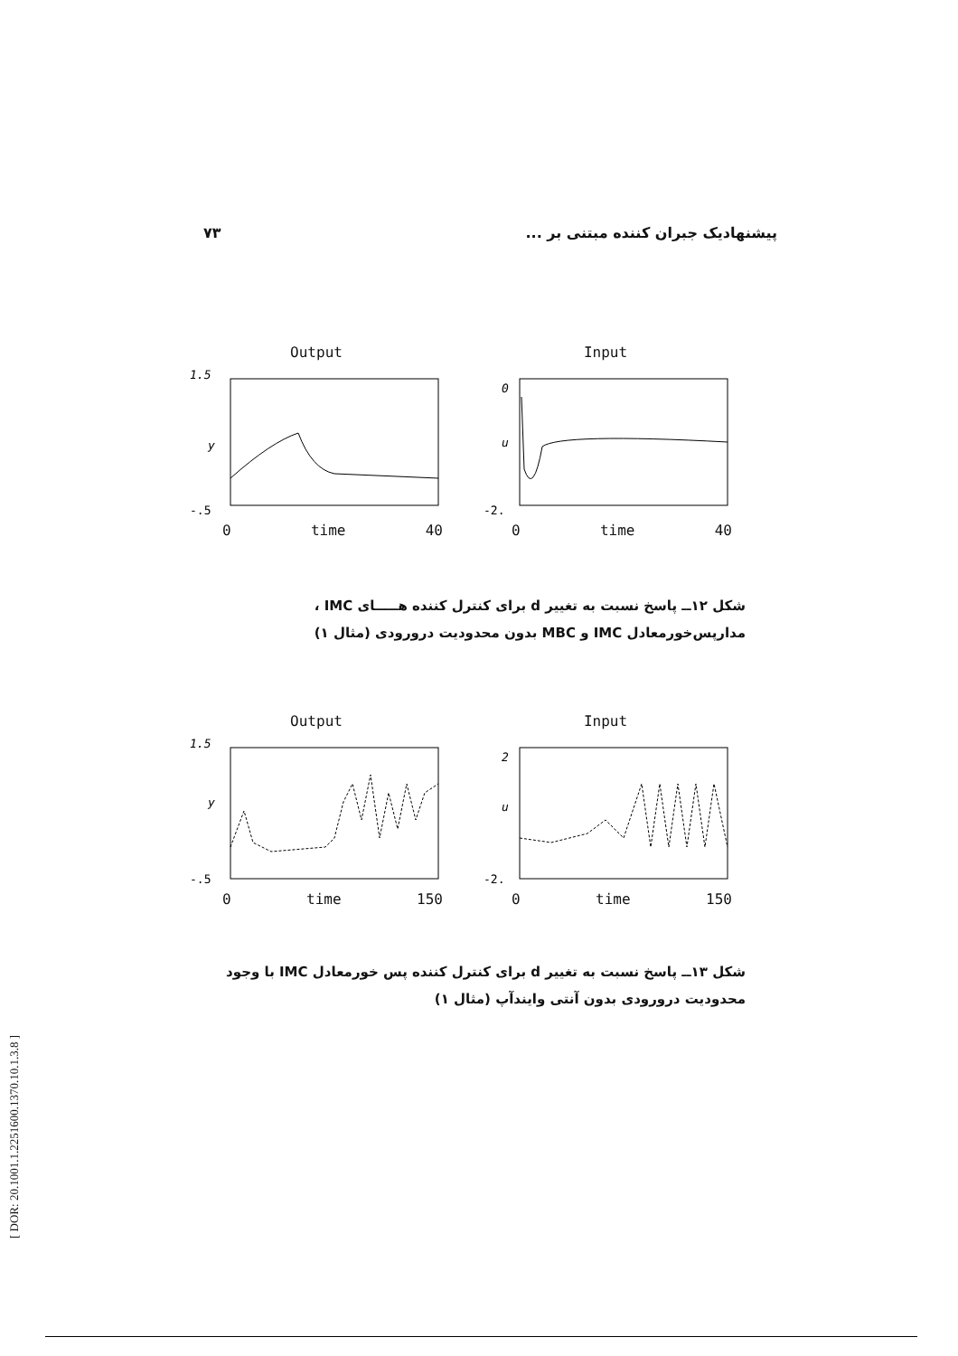۷۳ پیشنهادیک جبران کننده مبتنی بر ...
Output
1.5
y
-.5
0 time 40
Input
0
u
-2.
0 time 40
شکل ۱۲ــ پاسخ نسبت به تغییر d برای کنترل کننده هـــــای IMC ، مدارپس‌خورمعادل IMC و MBC بدون محدودیت درورودی (مثال ۱)
Output
1.5
y
-.5
0 time 150
Input
2
u
-2.
0 time 150
شکل ۱۳ــ پاسخ نسبت به تغییر d برای کنترل کننده پس خورمعادل IMC با وجود محدودیت درورودی بدون آنتی وایندآپ (مثال ۱)
[ DOR: 20.1001.1.2251600.1370.10.1.3.8 ]